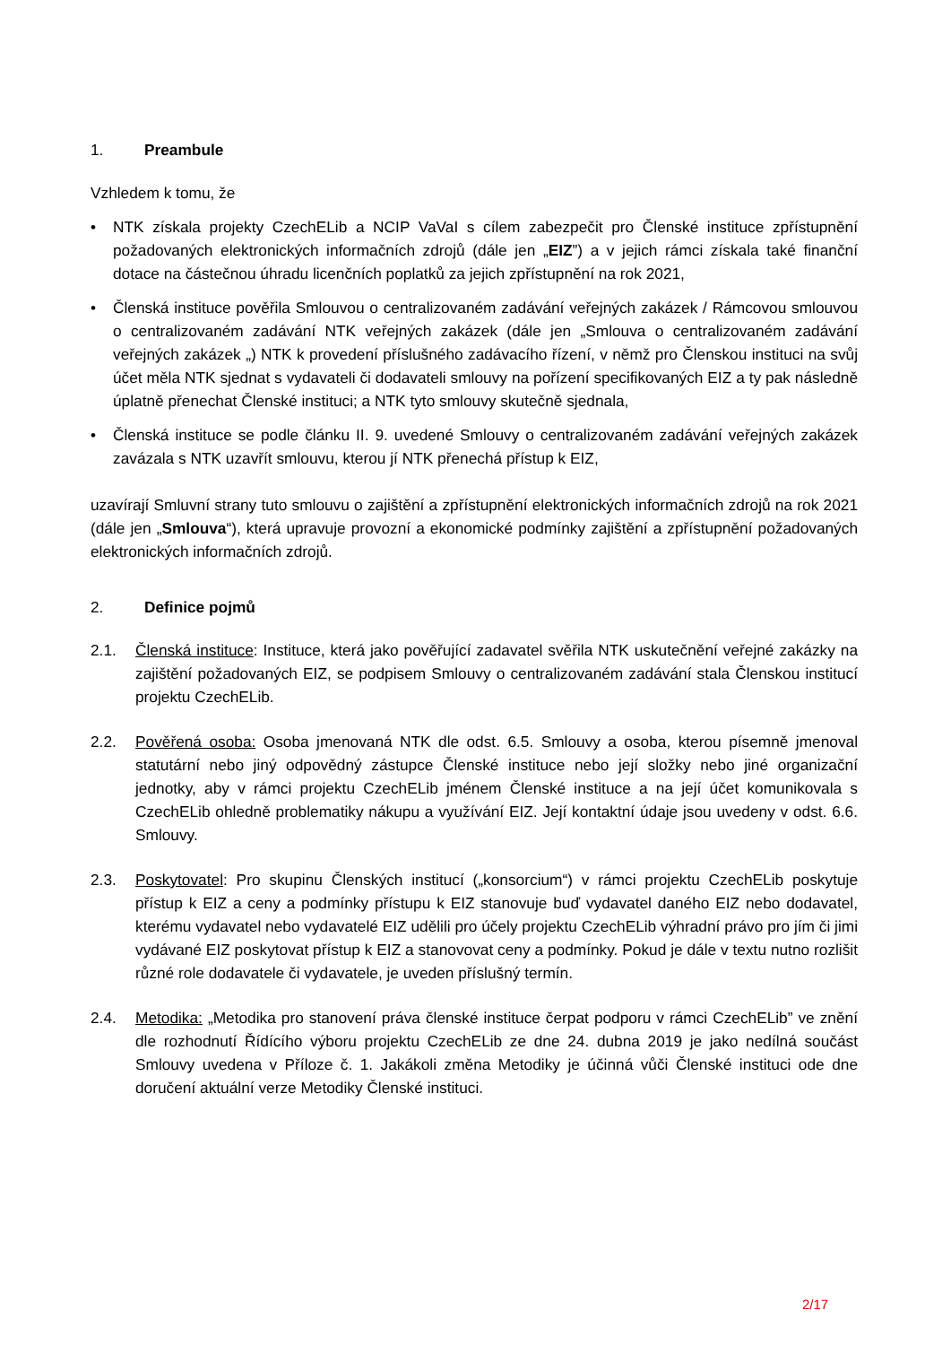1. Preambule
Vzhledem k tomu, že
• NTK získala projekty CzechELib a NCIP VaVaI s cílem zabezpečit pro Členské instituce zpřístupnění požadovaných elektronických informačních zdrojů (dále jen „EIZ”) a v jejich rámci získala také finanční dotace na částečnou úhradu licenčních poplatků za jejich zpřístupnění na rok 2021,
• Členská instituce pověřila Smlouvou o centralizovaném zadávání veřejných zakázek / Rámcovou smlouvou o centralizovaném zadávání NTK veřejných zakázek (dále jen „Smlouva o centralizovaném zadávání veřejných zakázek „) NTK k provedení příslušného zadávacího řízení, v němž pro Členskou instituci na svůj účet měla NTK sjednat s vydavateli či dodavateli smlouvy na pořízení specifikovaných EIZ a ty pak následně úplatně přenechat Členské instituci; a NTK tyto smlouvy skutečně sjednala,
• Členská instituce se podle článku II. 9. uvedené Smlouvy o centralizovaném zadávání veřejných zakázek zavázala s NTK uzavřít smlouvu, kterou jí NTK přenechá přístup k EIZ,
uzavírají Smluvní strany tuto smlouvu o zajištění a zpřístupnění elektronických informačních zdrojů na rok 2021 (dále jen „Smlouva“), která upravuje provozní a ekonomické podmínky zajištění a zpřístupnění požadovaných elektronických informačních zdrojů.
2. Definice pojmů
2.1. Členská instituce: Instituce, která jako pověřující zadavatel svěřila NTK uskutečnění veřejné zakázky na zajištění požadovaných EIZ, se podpisem Smlouvy o centralizovaném zadávání stala Členskou institucí projektu CzechELib.
2.2. Pověřená osoba: Osoba jmenovaná NTK dle odst. 6.5. Smlouvy a osoba, kterou písemně jmenoval statutární nebo jiný odpovědný zástupce Členské instituce nebo její složky nebo jiné organizační jednotky, aby v rámci projektu CzechELib jménem Členské instituce a na její účet komunikovala s CzechELib ohledně problematiky nákupu a využívání EIZ. Její kontaktní údaje jsou uvedeny v odst. 6.6. Smlouvy.
2.3. Poskytovatel: Pro skupinu Členských institucí („konsorcium“) v rámci projektu CzechELib poskytuje přístup k EIZ a ceny a podmínky přístupu k EIZ stanovuje buď vydavatel daného EIZ nebo dodavatel, kterému vydavatel nebo vydavatelé EIZ udělili pro účely projektu CzechELib výhradní právo pro jím či jimi vydávané EIZ poskytovat přístup k EIZ a stanovovat ceny a podmínky. Pokud je dále v textu nutno rozlišit různé role dodavatele či vydavatele, je uveden příslušný termín.
2.4. Metodika: „Metodika pro stanovení práva členské instituce čerpat podporu v rámci CzechELib” ve znění dle rozhodnutí Řídícího výboru projektu CzechELib ze dne 24. dubna 2019 je jako nedílná součást Smlouvy uvedena v Příloze č. 1. Jakákoli změna Metodiky je účinná vůči Členské instituci ode dne doručení aktuální verze Metodiky Členské instituci.
2/17